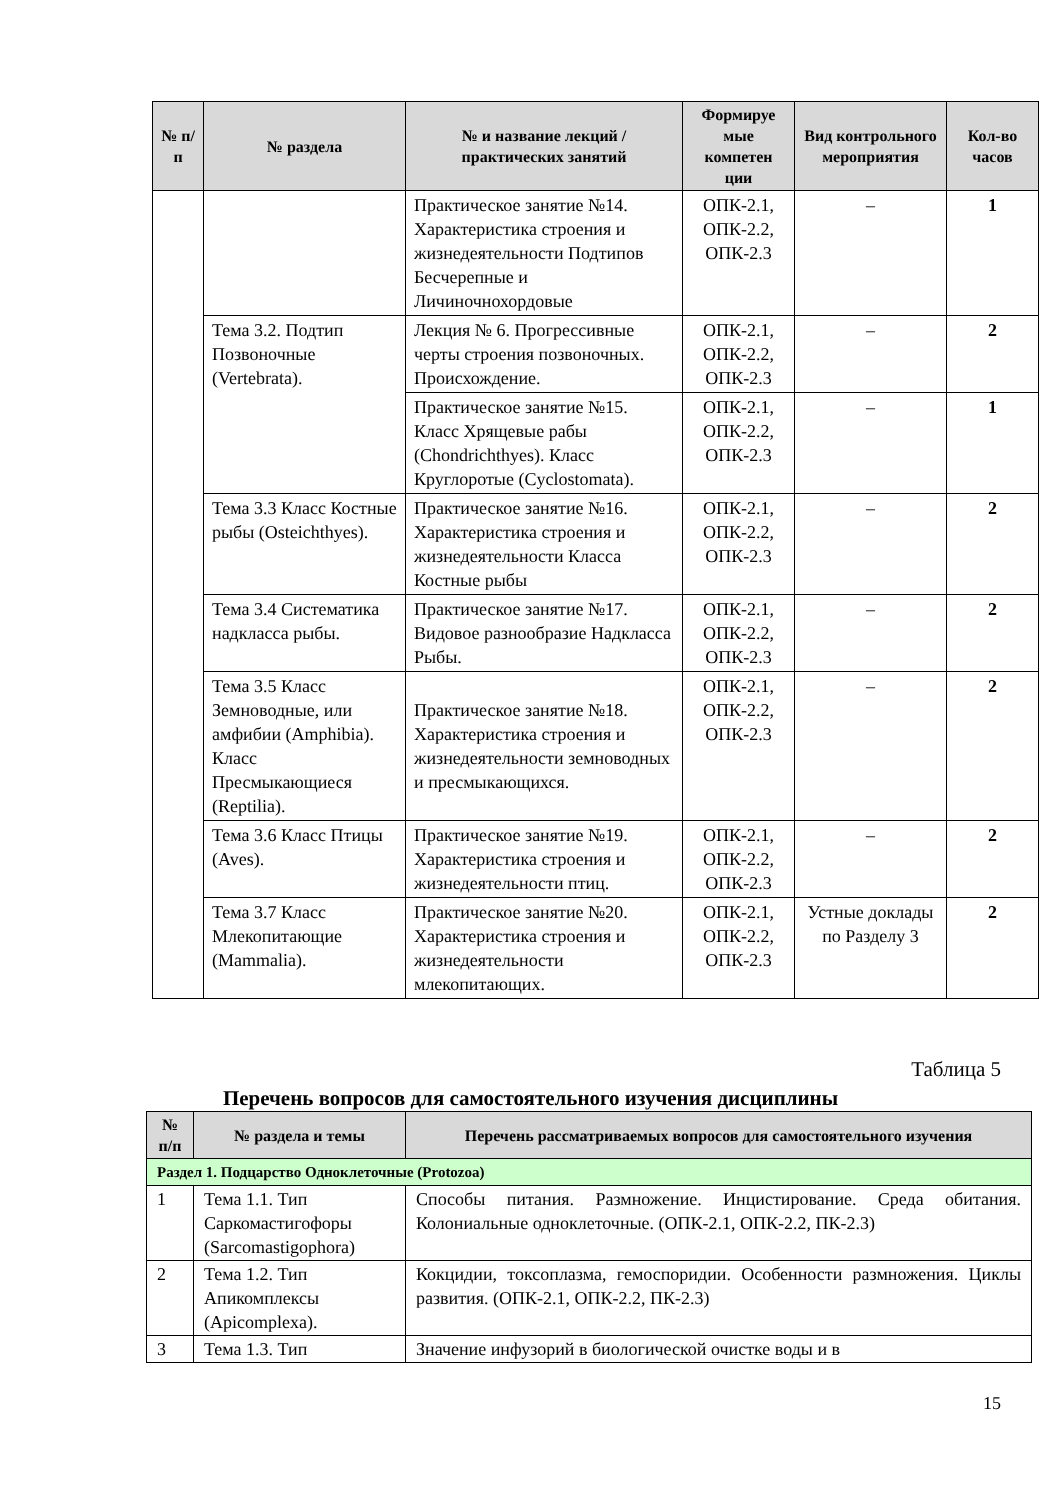| № п/п | № раздела | № и название лекций / практических занятий | Формируе мые компетен ции | Вид контрольного мероприятия | Кол-во часов |
| --- | --- | --- | --- | --- | --- |
| | | Практическое занятие №14. Характеристика строения и жизнедеятельности Подтипов Бесчерепные и Личиночнохордовые | ОПК-2.1, ОПК-2.2, ОПК-2.3 | – | 1 |
| | Тема 3.2. Подтип Позвоночные (Vertebrata). | Лекция № 6. Прогрессивные черты строения позвоночных. Происхождение. | ОПК-2.1, ОПК-2.2, ОПК-2.3 | – | 2 |
| | | Практическое занятие №15. Класс Хрящевые рабы (Chondrichthyes). Класс Круглоротые (Cyclostomata). | ОПК-2.1, ОПК-2.2, ОПК-2.3 | – | 1 |
| | Тема 3.3 Класс Костные рыбы (Osteichthyes). | Практическое занятие №16. Характеристика строения и жизнедеятельности Класса Костные рыбы | ОПК-2.1, ОПК-2.2, ОПК-2.3 | – | 2 |
| | Тема 3.4 Систематика надкласса рыбы. | Практическое занятие №17. Видовое разнообразие Надкласса Рыбы. | ОПК-2.1, ОПК-2.2, ОПК-2.3 | – | 2 |
| | Тема 3.5 Класс Земноводные, или амфибии (Amphibia). Класс Пресмыкающиеся (Reptilia). | Практическое занятие №18. Характеристика строения и жизнедеятельности земноводных и пресмыкающихся. | ОПК-2.1, ОПК-2.2, ОПК-2.3 | – | 2 |
| | Тема 3.6 Класс Птицы (Aves). | Практическое занятие №19. Характеристика строения и жизнедеятельности птиц. | ОПК-2.1, ОПК-2.2, ОПК-2.3 | – | 2 |
| | Тема 3.7 Класс Млекопитающие (Mammalia). | Практическое занятие №20. Характеристика строения и жизнедеятельности млекопитающих. | ОПК-2.1, ОПК-2.2, ОПК-2.3 | Устные доклады по Разделу 3 | 2 |
Таблица 5
Перечень вопросов для самостоятельного изучения дисциплины
| № п/п | № раздела и темы | Перечень рассматриваемых вопросов для самостоятельного изучения |
| --- | --- | --- |
| Раздел 1. Подцарство Одноклеточные (Protozoa) | | |
| 1 | Тема 1.1. Тип Саркомастигофоры (Sarcomastigophora) | Способы питания. Размножение. Инцистирование. Среда обитания. Колониальные одноклеточные. (ОПК-2.1, ОПК-2.2, ПК-2.3) |
| 2 | Тема 1.2. Тип Апикомплексы (Apicomplexa). | Кокцидии, токсоплазма, гемоспоридии. Особенности размножения. Циклы развития. (ОПК-2.1, ОПК-2.2, ПК-2.3) |
| 3 | Тема 1.3. Тип | Значение инфузорий в биологической очистке воды и в |
15